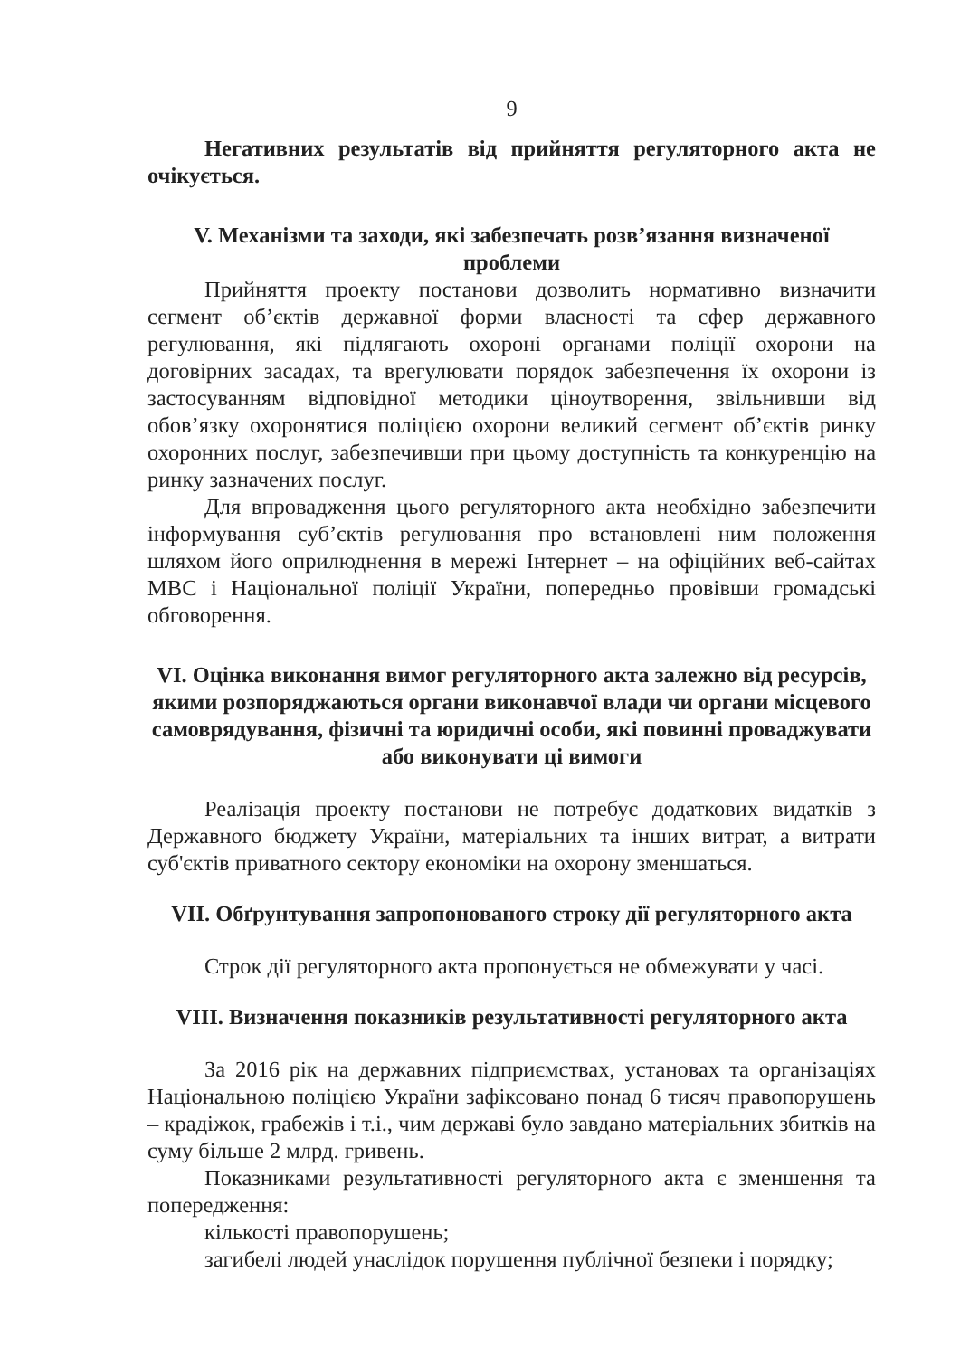9
Негативних результатів від прийняття регуляторного акта не очікується.
V. Механізми та заходи, які забезпечать розв’язання визначеної проблеми
Прийняття проекту постанови дозволить нормативно визначити сегмент об’єктів державної форми власності та сфер державного регулювання, які підлягають охороні органами поліції охорони на договірних засадах, та врегулювати порядок забезпечення їх охорони із застосуванням відповідної методики ціноутворення, звільнивши від обов’язку охоронятися поліцією охорони великий сегмент об’єктів ринку охоронних послуг, забезпечивши при цьому доступність та конкуренцію на ринку зазначених послуг.
Для впровадження цього регуляторного акта необхідно забезпечити інформування суб’єктів регулювання про встановлені ним положення шляхом його оприлюднення в мережі Інтернет – на офіційних веб-сайтах МВС і Національної поліції України, попередньо провівши громадські обговорення.
VI. Оцінка виконання вимог регуляторного акта залежно від ресурсів, якими розпоряджаються органи виконавчої влади чи органи місцевого самоврядування, фізичні та юридичні особи, які повинні проваджувати або виконувати ці вимоги
Реалізація проекту постанови не потребує додаткових видатків з Державного бюджету України, матеріальних та інших витрат, а витрати суб'єктів приватного сектору економіки на охорону зменшаться.
VII. Обґрунтування запропонованого строку дії регуляторного акта
Строк дії регуляторного акта пропонується не обмежувати у часі.
VIII. Визначення показників результативності регуляторного акта
За 2016 рік на державних підприємствах, установах та організаціях Національною поліцією України зафіксовано понад 6 тисяч правопорушень – крадіжок, грабежів і т.і., чим державі було завдано матеріальних збитків на суму більше 2 млрд. гривень.
Показниками результативності регуляторного акта є зменшення та попередження:
кількості правопорушень;
загибелі людей унаслідок порушення публічної безпеки і порядку;